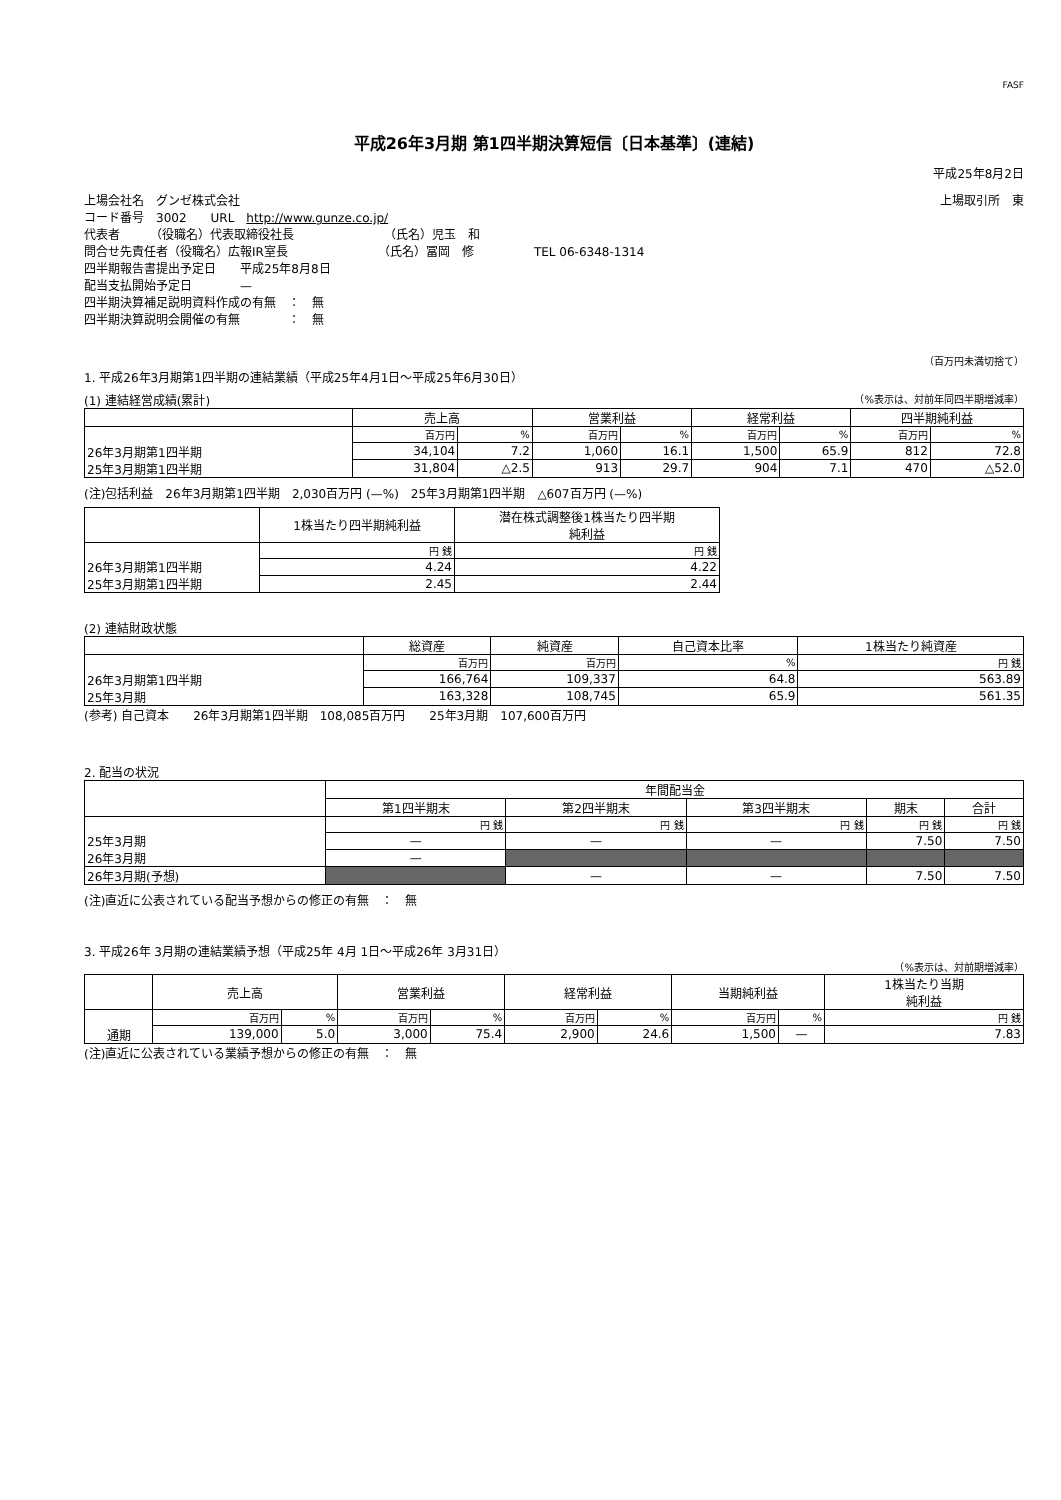FASF
平成26年3月期 第1四半期決算短信〔日本基準〕(連結)
平成25年8月2日
上場会社名　グンゼ株式会社 上場取引所　東
コード番号　3002　　URL　http://www.gunze.co.jp/
代表者　　　（役職名）代表取締役社長　　　　　　　　（氏名）児玉　和
問合せ先責任者（役職名）広報IR室長　　　　　　　　（氏名）冨岡　修　　　　　TEL 06-6348-1314
四半期報告書提出予定日　　平成25年8月8日
配当支払開始予定日　　　　—
四半期決算補足説明資料作成の有無　：　無
四半期決算説明会開催の有無　　　　：　無
（百万円未満切捨て）
1. 平成26年3月期第1四半期の連結業績（平成25年4月1日～平成25年6月30日）
(1) 連結経営成績(累計) （%表示は、対前年同四半期増減率）
| | 売上高 | | 営業利益 | | 経常利益 | | 四半期純利益 | |
| --- | --- | --- | --- | --- | --- | --- | --- | --- |
| | 百万円 | % | 百万円 | % | 百万円 | % | 百万円 | % |
| 26年3月期第1四半期 | 34,104 | 7.2 | 1,060 | 16.1 | 1,500 | 65.9 | 812 | 72.8 |
| 25年3月期第1四半期 | 31,804 | △2.5 | 913 | 29.7 | 904 | 7.1 | 470 | △52.0 |
(注)包括利益　26年3月期第1四半期　2,030百万円 (—%)　25年3月期第1四半期　△607百万円 (—%)
| | 1株当たり四半期純利益 | 潜在株式調整後1株当たり四半期 純利益 |
| --- | --- | --- |
| | 円 銭 | 円 銭 |
| 26年3月期第1四半期 | 4.24 | 4.22 |
| 25年3月期第1四半期 | 2.45 | 2.44 |
(2) 連結財政状態
| | 総資産 | 純資産 | 自己資本比率 | 1株当たり純資産 |
| --- | --- | --- | --- | --- |
| | 百万円 | 百万円 | % | 円 銭 |
| 26年3月期第1四半期 | 166,764 | 109,337 | 64.8 | 563.89 |
| 25年3月期 | 163,328 | 108,745 | 65.9 | 561.35 |
(参考) 自己資本　　26年3月期第1四半期　108,085百万円　　25年3月期　107,600百万円
2. 配当の状況
| | 年間配当金 | | | | |
| --- | --- | --- | --- | --- | --- |
| | 第1四半期末 | 第2四半期末 | 第3四半期末 | 期末 | 合計 |
| | 円 銭 | 円 銭 | 円 銭 | 円 銭 | 円 銭 |
| 25年3月期 | — | — | — | 7.50 | 7.50 |
| 26年3月期 | — | | | | |
| 26年3月期(予想) | | — | — | 7.50 | 7.50 |
(注)直近に公表されている配当予想からの修正の有無　：　無
3. 平成26年 3月期の連結業績予想（平成25年 4月 1日～平成26年 3月31日）
（%表示は、対前期増減率）
| | 売上高 | | 営業利益 | | 経常利益 | | 当期純利益 | | 1株当たり当期 純利益 |
| --- | --- | --- | --- | --- | --- | --- | --- | --- | --- |
| | 百万円 | % | 百万円 | % | 百万円 | % | 百万円 | % | 円 銭 |
| 通期 | 139,000 | 5.0 | 3,000 | 75.4 | 2,900 | 24.6 | 1,500 | — | 7.83 |
(注)直近に公表されている業績予想からの修正の有無　：　無